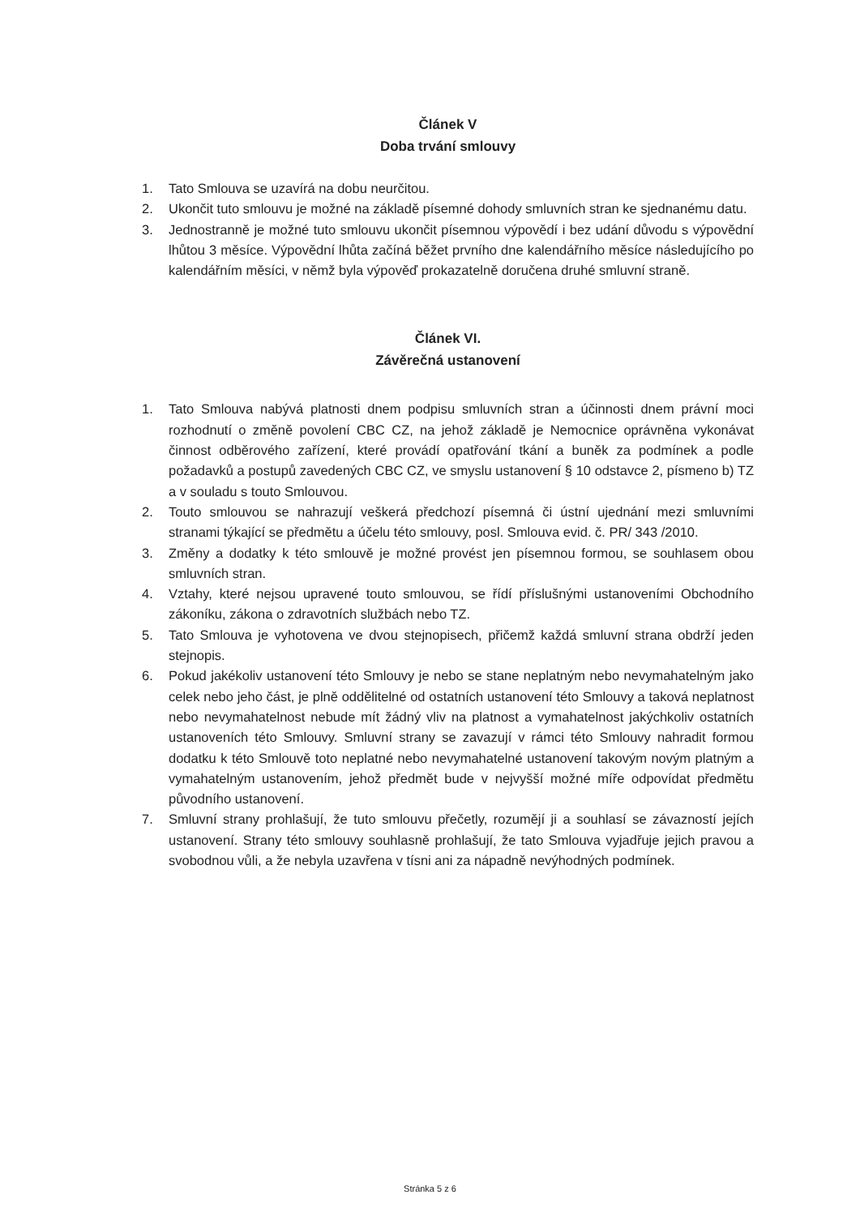Článek V
Doba trvání smlouvy
1. Tato Smlouva se uzavírá na dobu neurčitou.
2. Ukončit tuto smlouvu je možné na základě písemné dohody smluvních stran ke sjednanému datu.
3. Jednostranně je možné tuto smlouvu ukončit písemnou výpovědí i bez udání důvodu s výpovědní lhůtou 3 měsíce. Výpovědní lhůta začíná běžet prvního dne kalendářního měsíce následujícího po kalendářním měsíci, v němž byla výpověď prokazatelně doručena druhé smluvní straně.
Článek VI.
Závěrečná ustanovení
1. Tato Smlouva nabývá platnosti dnem podpisu smluvních stran a účinnosti dnem právní moci rozhodnutí o změně povolení CBC CZ, na jehož základě je Nemocnice oprávněna vykonávat činnost odběrového zařízení, které provádí opatřování tkání a buněk za podmínek a podle požadavků a postupů zavedených CBC CZ, ve smyslu ustanovení § 10 odstavce 2, písmeno b) TZ a v souladu s touto Smlouvou.
2. Touto smlouvou se nahrazují veškerá předchozí písemná či ústní ujednání mezi smluvními stranami týkající se předmětu a účelu této smlouvy, posl. Smlouva evid. č. PR/ 343 /2010.
3. Změny a dodatky k této smlouvě je možné provést jen písemnou formou, se souhlasem obou smluvních stran.
4. Vztahy, které nejsou upravené touto smlouvou, se řídí příslušnými ustanoveními Obchodního zákoníku, zákona o zdravotních službách nebo TZ.
5. Tato Smlouva je vyhotovena ve dvou stejnopisech, přičemž každá smluvní strana obdrží jeden stejnopis.
6. Pokud jakékoliv ustanovení této Smlouvy je nebo se stane neplatným nebo nevymahatelným jako celek nebo jeho část, je plně oddělitelné od ostatních ustanovení této Smlouvy a taková neplatnost nebo nevymahatelnost nebude mít žádný vliv na platnost a vymahatelnost jakýchkoliv ostatních ustanoveních této Smlouvy. Smluvní strany se zavazují v rámci této Smlouvy nahradit formou dodatku k této Smlouvě toto neplatné nebo nevymahatelné ustanovení takovým novým platným a vymahatelným ustanovením, jehož předmět bude v nejvyšší možné míře odpovídat předmětu původního ustanovení.
7. Smluvní strany prohlašují, že tuto smlouvu přečetly, rozumějí ji a souhlasí se závazností jejích ustanovení. Strany této smlouvy souhlasně prohlašují, že tato Smlouva vyjadřuje jejich pravou a svobodnou vůli, a že nebyla uzavřena v tísni ani za nápadně nevýhodných podmínek.
Stránka 5 z 6